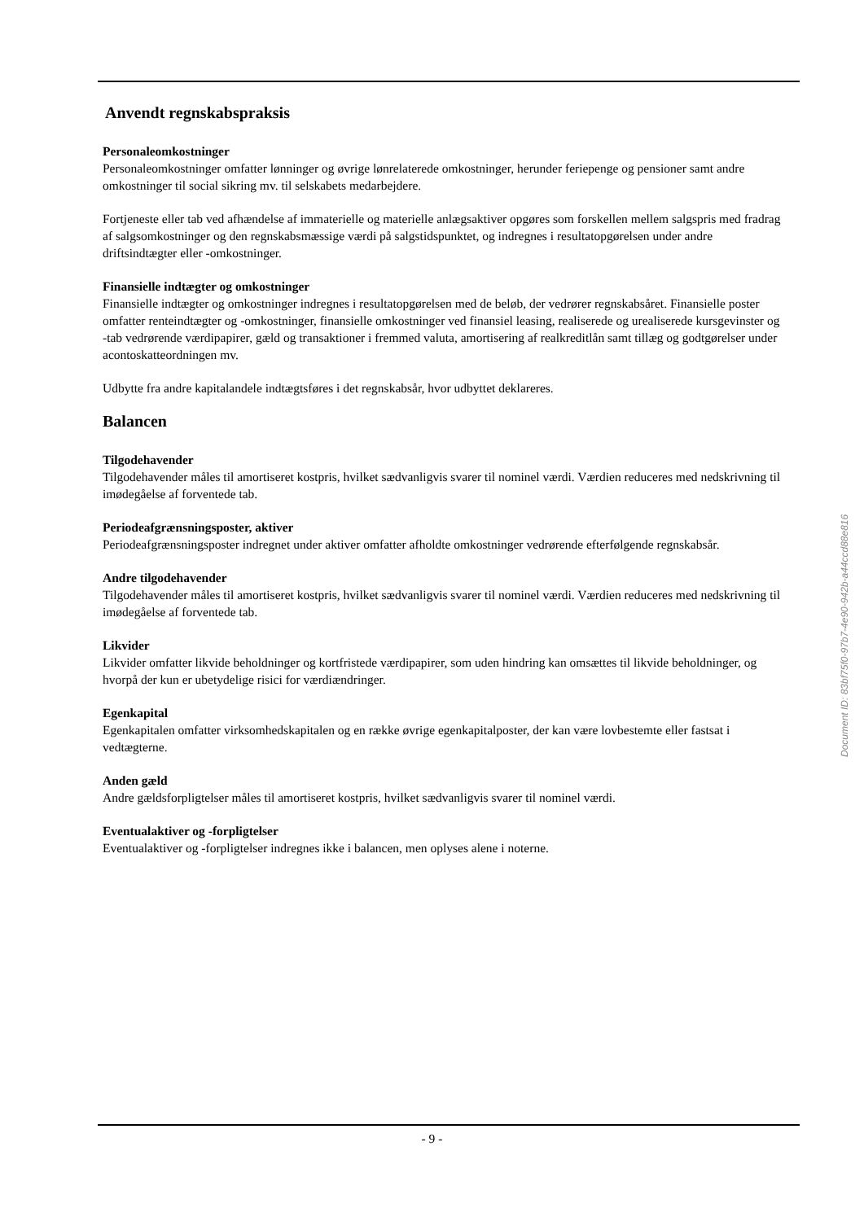Anvendt regnskabspraksis
Personaleomkostninger
Personaleomkostninger omfatter lønninger og øvrige lønrelaterede omkostninger, herunder feriepenge og pensioner samt andre omkostninger til social sikring mv. til selskabets medarbejdere.
Fortjeneste eller tab ved afhændelse af immaterielle og materielle anlægsaktiver opgøres som forskellen mellem salgspris med fradrag af salgsomkostninger og den regnskabsmæssige værdi på salgstidspunktet, og indregnes i resultatopgørelsen under andre driftsindtægter eller -omkostninger.
Finansielle indtægter og omkostninger
Finansielle indtægter og omkostninger indregnes i resultatopgørelsen med de beløb, der vedrører regnskabsåret. Finansielle poster omfatter renteindtægter og -omkostninger, finansielle omkostninger ved finansiel leasing, realiserede og urealiserede kursgevinster og -tab vedrørende værdipapirer, gæld og transaktioner i fremmed valuta, amortisering af realkreditlån samt tillæg og godtgørelser under acontoskatteordningen mv.
Udbytte fra andre kapitalandele indtægtsføres i det regnskabsår, hvor udbyttet deklareres.
Balancen
Tilgodehavender
Tilgodehavender måles til amortiseret kostpris, hvilket sædvanligvis svarer til nominel værdi. Værdien reduceres med nedskrivning til imødegåelse af forventede tab.
Periodeafgrænsningsposter, aktiver
Periodeafgrænsningsposter indregnet under aktiver omfatter afholdte omkostninger vedrørende efterfølgende regnskabsår.
Andre tilgodehavender
Tilgodehavender måles til amortiseret kostpris, hvilket sædvanligvis svarer til nominel værdi. Værdien reduceres med nedskrivning til imødegåelse af forventede tab.
Likvider
Likvider omfatter likvide beholdninger og kortfristede værdipapirer, som uden hindring kan omsættes til likvide beholdninger, og hvorpå der kun er ubetydelige risici for værdiændringer.
Egenkapital
Egenkapitalen omfatter virksomhedskapitalen og en række øvrige egenkapitalposter, der kan være lovbestemte eller fastsat i vedtægterne.
Anden gæld
Andre gældsforpligtelser måles til amortiseret kostpris, hvilket sædvanligvis svarer til nominel værdi.
Eventualaktiver og -forpligtelser
Eventualaktiver og -forpligtelser indregnes ikke i balancen, men oplyses alene i noterne.
Document ID: 83bf75f0-97b7-4e90-942b-a44ccd88e816
- 9 -